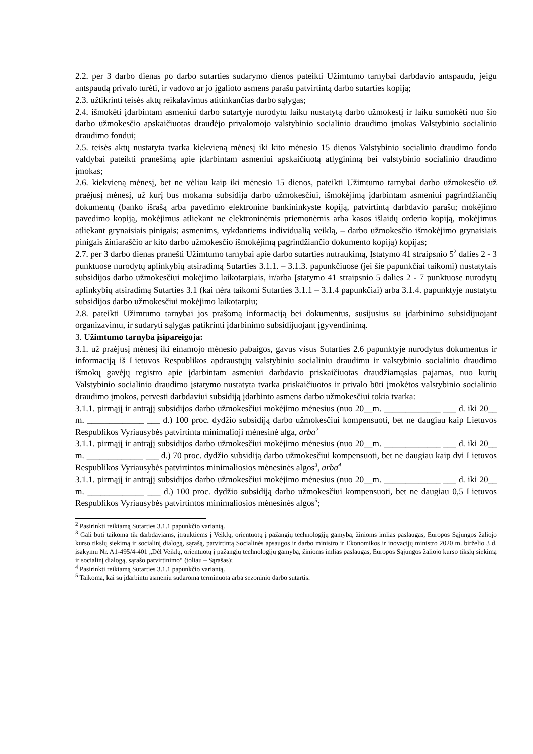2.2. per 3 darbo dienas po darbo sutarties sudarymo dienos pateikti Užimtumo tarnybai darbdavio antspaudu, jeigu antspaudą privalo turėti, ir vadovo ar jo įgalioto asmens parašu patvirtintą darbo sutarties kopiją;
2.3. užtikrinti teisės aktų reikalavimus atitinkančias darbo sąlygas;
2.4. išmokėti įdarbintam asmeniui darbo sutartyje nurodytu laiku nustatytą darbo užmokestį ir laiku sumokėti nuo šio darbo užmokesčio apskaičiuotas draudėjo privalomojo valstybinio socialinio draudimo įmokas Valstybinio socialinio draudimo fondui;
2.5. teisės aktų nustatyta tvarka kiekvieną mėnesį iki kito mėnesio 15 dienos Valstybinio socialinio draudimo fondo valdybai pateikti pranešimą apie įdarbintam asmeniui apskaičiuotą atlyginimą bei valstybinio socialinio draudimo įmokas;
2.6. kiekvieną mėnesį, bet ne vėliau kaip iki mėnesio 15 dienos, pateikti Užimtumo tarnybai darbo užmokesčio už praėjusį mėnesį, už kurį bus mokama subsidija darbo užmokesčiui, išmokėjimą įdarbintam asmeniui pagrindžiančių dokumentų (banko išrašą arba pavedimo elektronine bankininkyste kopiją, patvirtintą darbdavio parašu; mokėjimo pavedimo kopiją, mokėjimus atliekant ne elektroninėmis priemonėmis arba kasos išlaidų orderio kopiją, mokėjimus atliekant grynaisiais pinigais; asmenims, vykdantiems individualią veiklą, – darbo užmokesčio išmokėjimo grynaisiais pinigais žiniaraščio ar kito darbo užmokesčio išmokėjimą pagrindžiančio dokumento kopiją) kopijas;
2.7. per 3 darbo dienas pranešti Užimtumo tarnybai apie darbo sutarties nutraukimą, Įstatymo 41 straipsnio 5<sup>2</sup> dalies 2 - 3 punktuose nurodytų aplinkybių atsiradimą Sutarties 3.1.1. – 3.1.3. papunkčiuose (jei šie papunkčiai taikomi) nustatytais subsidijos darbo užmokesčiui mokėjimo laikotarpiais, ir/arba Įstatymo 41 straipsnio 5 dalies 2 - 7 punktuose nurodytų aplinkybių atsiradimą Sutarties 3.1 (kai nėra taikomi Sutarties 3.1.1 – 3.1.4 papunkčiai) arba 3.1.4. papunktyje nustatytu subsidijos darbo užmokesčiui mokėjimo laikotarpiu;
2.8. pateikti Užimtumo tarnybai jos prašomą informaciją bei dokumentus, susijusius su įdarbinimo subsidijuojant organizavimu, ir sudaryti sąlygas patikrinti įdarbinimo subsidijuojant įgyvendinimą.
3. Užimtumo tarnyba įsipareigoja:
3.1. už praėjusį mėnesį iki einamojo mėnesio pabaigos, gavus visus Sutarties 2.6 papunktyje nurodytus dokumentus ir informaciją iš Lietuvos Respublikos apdraustųjų valstybiniu socialiniu draudimu ir valstybinio socialinio draudimo išmokų gavėjų registro apie įdarbintam asmeniui darbdavio priskaičiuotas draudžiamąsias pajamas, nuo kurių Valstybinio socialinio draudimo įstatymo nustatyta tvarka priskaičiuotos ir privalo būti įmokėtos valstybinio socialinio draudimo įmokos, pervesti darbdaviui subsidiją įdarbinto asmens darbo užmokesčiui tokia tvarka:
3.1.1. pirmąjį ir antrąjį subsidijos darbo užmokesčiui mokėjimo mėnesius (nuo 20__m. _____________ ___ d. iki 20__ m. _____________ ___ d.) 100 proc. dydžio subsidiją darbo užmokesčiui kompensuoti, bet ne daugiau kaip Lietuvos Respublikos Vyriausybės patvirtinta minimalioji mėnesinė alga, arba<sup>2</sup>
3.1.1. pirmąjį ir antrąjį subsidijos darbo užmokesčiui mokėjimo mėnesius (nuo 20__m. _____________ ___ d. iki 20__ m. _____________ ___ d.) 70 proc. dydžio subsidiją darbo užmokesčiui kompensuoti, bet ne daugiau kaip dvi Lietuvos Respublikos Vyriausybės patvirtintos minimaliosios mėnesinės algos<sup>3</sup>, arba<sup>4</sup>
3.1.1. pirmąjį ir antrąjį subsidijos darbo užmokesčiui mokėjimo mėnesius (nuo 20__m. _____________ ___ d. iki 20__ m. _____________ ___ d.) 100 proc. dydžio subsidiją darbo užmokesčiui kompensuoti, bet ne daugiau 0,5 Lietuvos Respublikos Vyriausybės patvirtintos minimaliosios mėnesinės algos<sup>5</sup>;
<sup>2</sup> Pasirinkti reikiamą Sutarties 3.1.1 papunkčio variantą.
<sup>3</sup> Gali būti taikoma tik darbdaviams, įtrauktiems į Veiklų, orientuotų į pažangių technologijų gamybą, žinioms imlias paslaugas, Europos Sąjungos žaliojo kurso tikslų siekimą ir socialinį dialogą, sąrašą, patvirtintą Socialinės apsaugos ir darbo ministro ir Ekonomikos ir inovacijų ministro 2020 m. birželio 3 d. įsakymu Nr. A1-495/4-401 „Dėl Veiklų, orientuotų į pažangių technologijų gamybą, žinioms imlias paslaugas, Europos Sąjungos žaliojo kurso tikslų siekimą ir socialinį dialogą, sąrašo patvirtinimo“ (toliau – Sąrašas);
<sup>4</sup> Pasirinkti reikiamą Sutarties 3.1.1 papunkčio variantą.
<sup>5</sup> Taikoma, kai su įdarbintu asmeniu sudaroma terminuota arba sezoninio darbo sutartis.